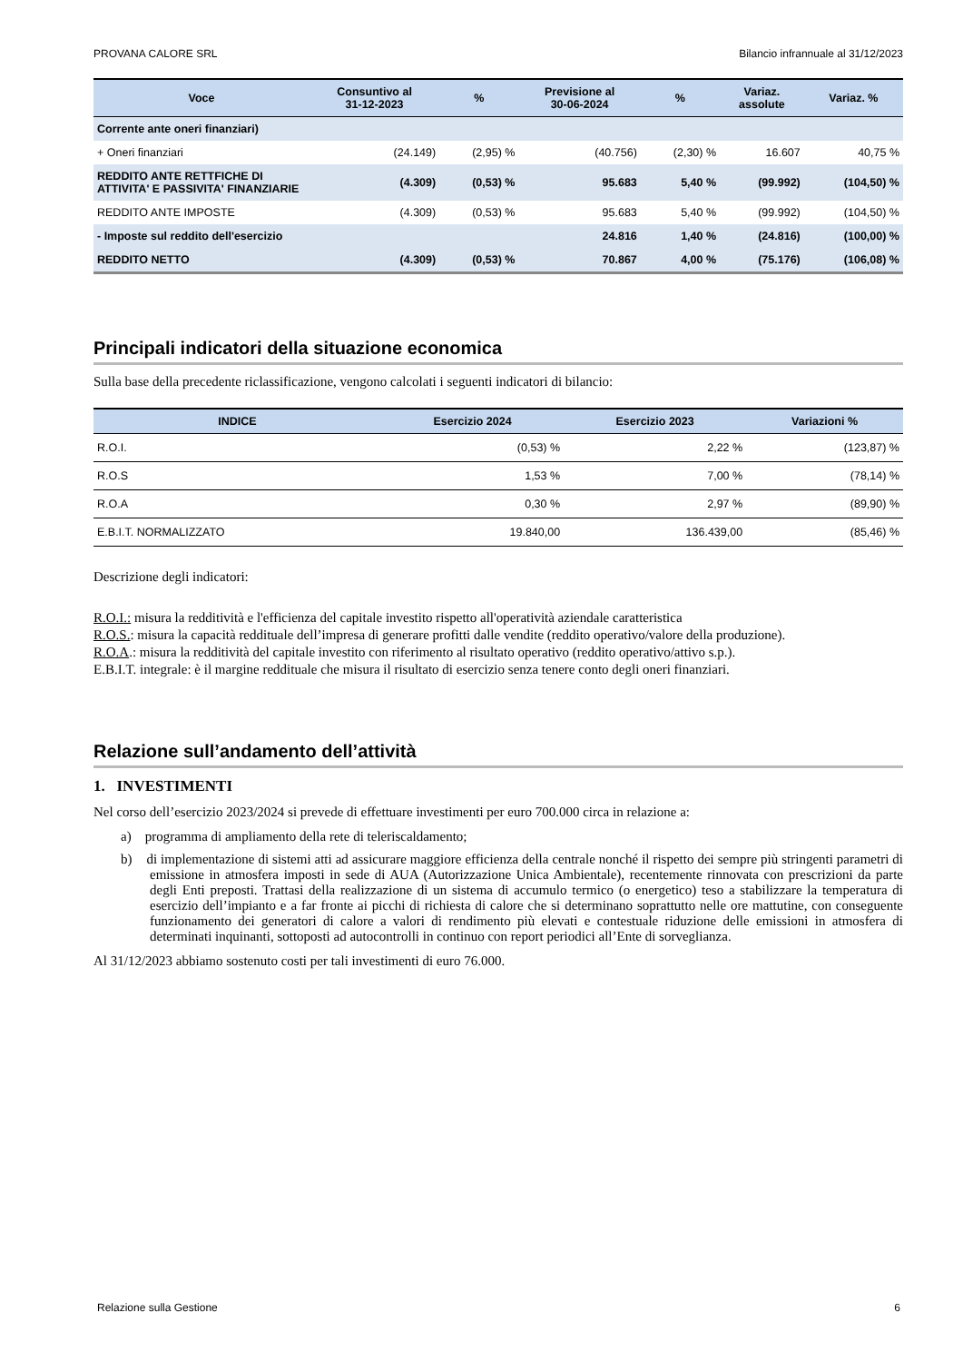PROVANA CALORE SRL Bilancio infrannuale al 31/12/2023
| Voce | Consuntivo al 31-12-2023 | % | Previsione al 30-06-2024 | % | Variaz. assolute | Variaz. % |
| --- | --- | --- | --- | --- | --- | --- |
| Corrente ante oneri finanziari) | | | | | | |
| + Oneri finanziari | (24.149) | (2,95) % | (40.756) | (2,30) % | 16.607 | 40,75 % |
| REDDITO ANTE RETTFICHE DI ATTIVITA' E PASSIVITA' FINANZIARIE | (4.309) | (0,53) % | 95.683 | 5,40 % | (99.992) | (104,50) % |
| REDDITO ANTE IMPOSTE | (4.309) | (0,53) % | 95.683 | 5,40 % | (99.992) | (104,50) % |
| - Imposte sul reddito dell'esercizio | | | 24.816 | 1,40 % | (24.816) | (100,00) % |
| REDDITO NETTO | (4.309) | (0,53) % | 70.867 | 4,00 % | (75.176) | (106,08) % |
Principali indicatori della situazione economica
Sulla base della precedente riclassificazione, vengono calcolati i seguenti indicatori di bilancio:
| INDICE | Esercizio 2024 | Esercizio 2023 | Variazioni % |
| --- | --- | --- | --- |
| R.O.I. | (0,53) % | 2,22 % | (123,87) % |
| R.O.S | 1,53 % | 7,00 % | (78,14) % |
| R.O.A | 0,30 % | 2,97 % | (89,90) % |
| E.B.I.T. NORMALIZZATO | 19.840,00 | 136.439,00 | (85,46) % |
Descrizione degli indicatori:
R.O.I.: misura la redditività e l'efficienza del capitale investito rispetto all'operatività aziendale caratteristica
R.O.S.: misura la capacità reddituale dell’impresa di generare profitti dalle vendite (reddito operativo/valore della produzione).
R.O.A.: misura la redditività del capitale investito con riferimento al risultato operativo (reddito operativo/attivo s.p.).
E.B.I.T. integrale: è il margine reddituale che misura il risultato di esercizio senza tenere conto degli oneri finanziari.
Relazione sull’andamento dell’attività
1. INVESTIMENTI
Nel corso dell’esercizio 2023/2024 si prevede di effettuare investimenti per euro 700.000 circa in relazione a:
a) programma di ampliamento della rete di teleriscaldamento;
b) di implementazione di sistemi atti ad assicurare maggiore efficienza della centrale nonché il rispetto dei sempre più stringenti parametri di emissione in atmosfera imposti in sede di AUA (Autorizzazione Unica Ambientale), recentemente rinnovata con prescrizioni da parte degli Enti preposti. Trattasi della realizzazione di un sistema di accumulo termico (o energetico) teso a stabilizzare la temperatura di esercizio dell’impianto e a far fronte ai picchi di richiesta di calore che si determinano soprattutto nelle ore mattutine, con conseguente funzionamento dei generatori di calore a valori di rendimento più elevati e contestuale riduzione delle emissioni in atmosfera di determinati inquinanti, sottoposti ad autocontrolli in continuo con report periodici all’Ente di sorveglianza.
Al 31/12/2023 abbiamo sostenuto costi per tali investimenti di euro 76.000.
Relazione sulla Gestione 6